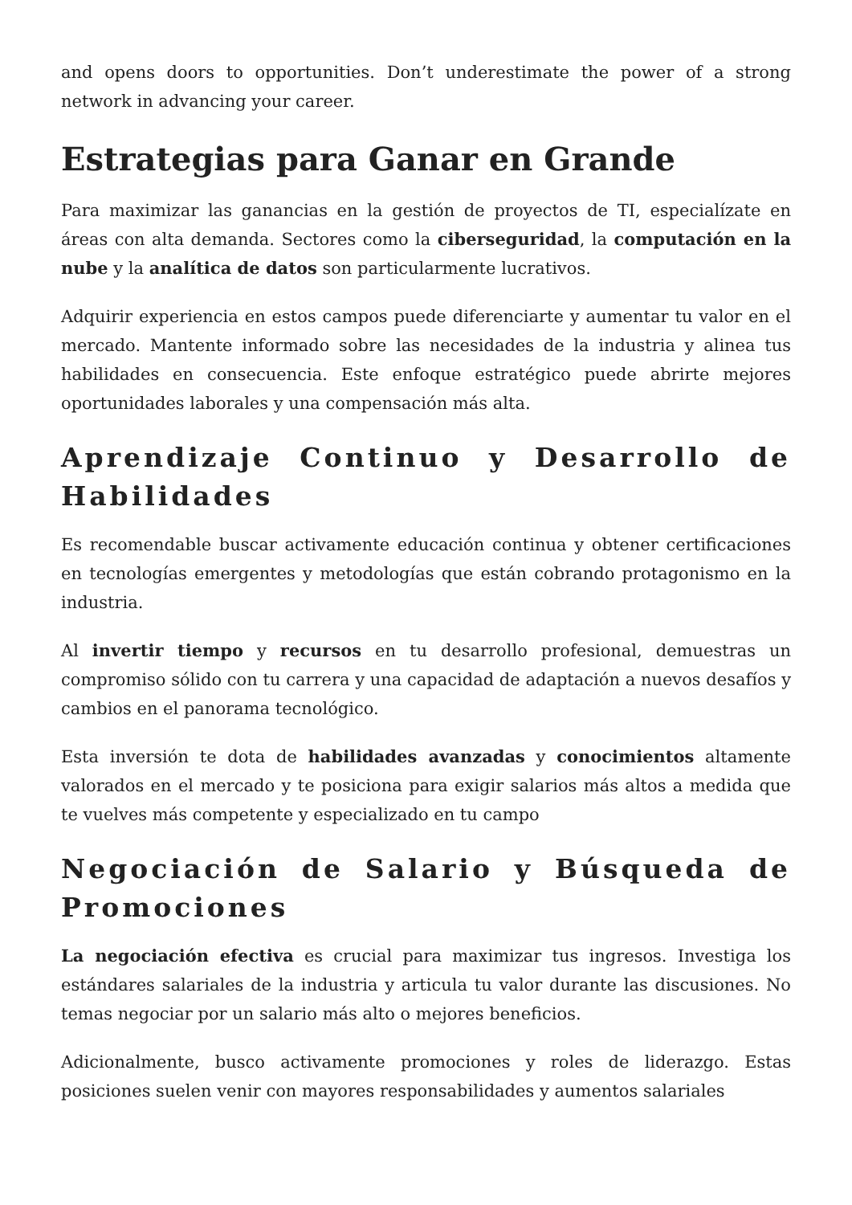and opens doors to opportunities. Don’t underestimate the power of a strong network in advancing your career.
Estrategias para Ganar en Grande
Para maximizar las ganancias en la gestión de proyectos de TI, especialízate en áreas con alta demanda. Sectores como la ciberseguridad, la computación en la nube y la analítica de datos son particularmente lucrativos.
Adquirir experiencia en estos campos puede diferenciarte y aumentar tu valor en el mercado. Mantente informado sobre las necesidades de la industria y alinea tus habilidades en consecuencia. Este enfoque estratégico puede abrirte mejores oportunidades laborales y una compensación más alta.
Aprendizaje Continuo y Desarrollo de Habilidades
Es recomendable buscar activamente educación continua y obtener certificaciones en tecnologías emergentes y metodologías que están cobrando protagonismo en la industria.
Al invertir tiempo y recursos en tu desarrollo profesional, demuestras un compromiso sólido con tu carrera y una capacidad de adaptación a nuevos desafíos y cambios en el panorama tecnológico.
Esta inversión te dota de habilidades avanzadas y conocimientos altamente valorados en el mercado y te posiciona para exigir salarios más altos a medida que te vuelves más competente y especializado en tu campo
Negociación de Salario y Búsqueda de Promociones
La negociación efectiva es crucial para maximizar tus ingresos. Investiga los estándares salariales de la industria y articula tu valor durante las discusiones. No temas negociar por un salario más alto o mejores beneficios.
Adicionalmente, busco activamente promociones y roles de liderazgo. Estas posiciones suelen venir con mayores responsabilidades y aumentos salariales